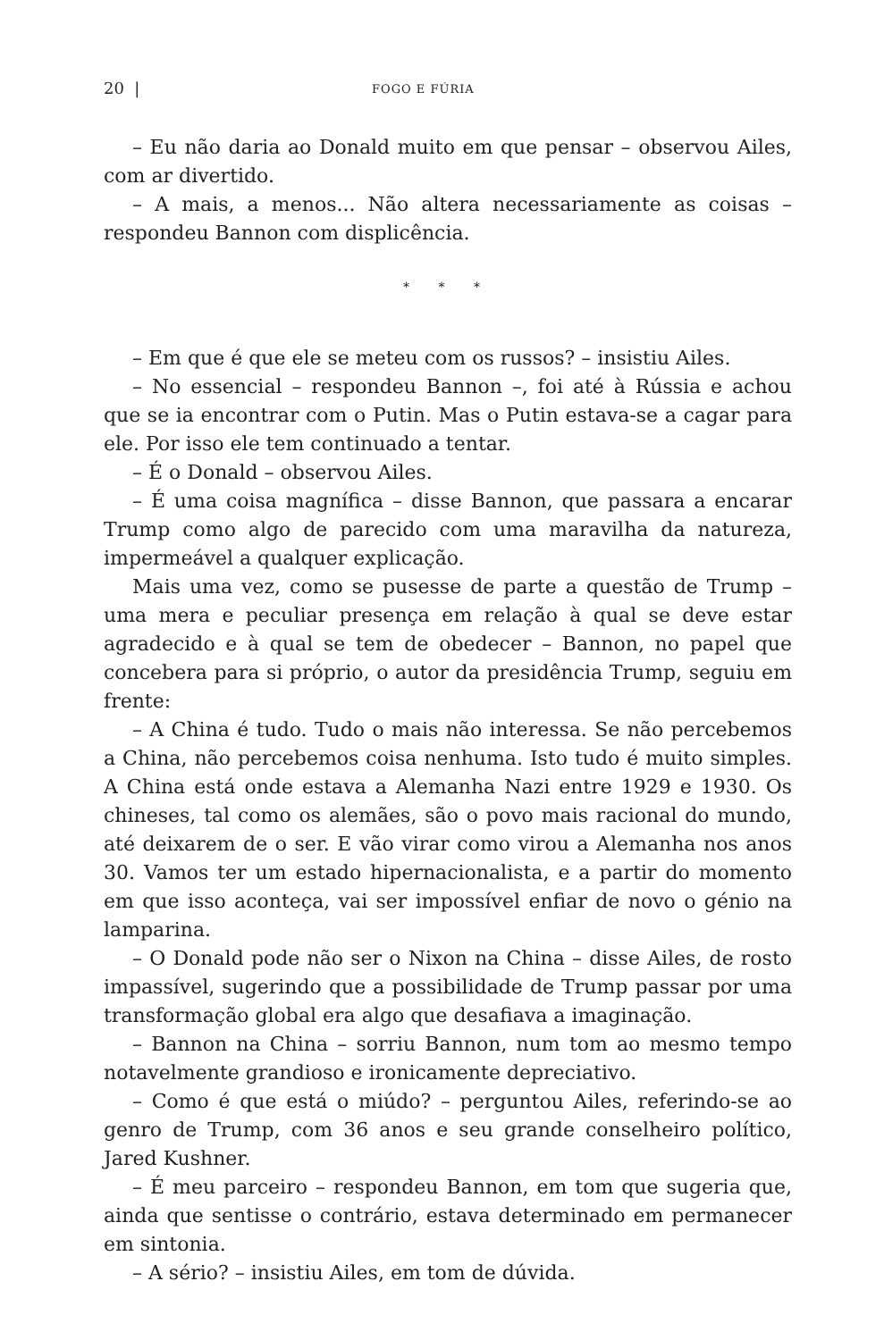20 | FOGO E FÚRIA
– Eu não daria ao Donald muito em que pensar – observou Ailes, com ar divertido.
– A mais, a menos... Não altera necessariamente as coisas – respondeu Bannon com displicência.
* * *
– Em que é que ele se meteu com os russos? – insistiu Ailes.
– No essencial – respondeu Bannon –, foi até à Rússia e achou que se ia encontrar com o Putin. Mas o Putin estava-se a cagar para ele. Por isso ele tem continuado a tentar.
– É o Donald – observou Ailes.
– É uma coisa magnífica – disse Bannon, que passara a encarar Trump como algo de parecido com uma maravilha da natureza, impermeável a qualquer explicação.
Mais uma vez, como se pusesse de parte a questão de Trump – uma mera e peculiar presença em relação à qual se deve estar agradecido e à qual se tem de obedecer – Bannon, no papel que concebera para si próprio, o autor da presidência Trump, seguiu em frente:
– A China é tudo. Tudo o mais não interessa. Se não percebemos a China, não percebemos coisa nenhuma. Isto tudo é muito simples. A China está onde estava a Alemanha Nazi entre 1929 e 1930. Os chineses, tal como os alemães, são o povo mais racional do mundo, até deixarem de o ser. E vão virar como virou a Alemanha nos anos 30. Vamos ter um estado hipernacionalista, e a partir do momento em que isso aconteça, vai ser impossível enfiar de novo o génio na lamparina.
– O Donald pode não ser o Nixon na China – disse Ailes, de rosto impassível, sugerindo que a possibilidade de Trump passar por uma transformação global era algo que desafiava a imaginação.
– Bannon na China – sorriu Bannon, num tom ao mesmo tempo notavelmente grandioso e ironicamente depreciativo.
– Como é que está o miúdo? – perguntou Ailes, referindo-se ao genro de Trump, com 36 anos e seu grande conselheiro político, Jared Kushner.
– É meu parceiro – respondeu Bannon, em tom que sugeria que, ainda que sentisse o contrário, estava determinado em permanecer em sintonia.
– A sério? – insistiu Ailes, em tom de dúvida.